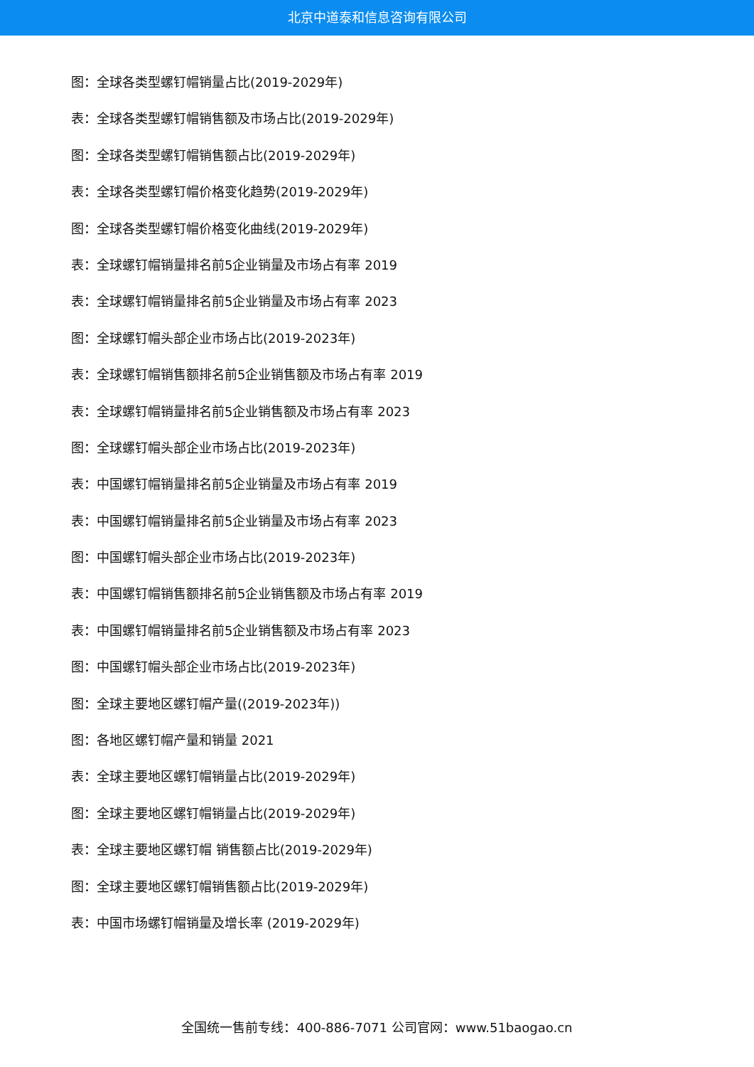北京中道泰和信息咨询有限公司
图：全球各类型螺钉帽销量占比(2019-2029年)
表：全球各类型螺钉帽销售额及市场占比(2019-2029年)
图：全球各类型螺钉帽销售额占比(2019-2029年)
表：全球各类型螺钉帽价格变化趋势(2019-2029年)
图：全球各类型螺钉帽价格变化曲线(2019-2029年)
表：全球螺钉帽销量排名前5企业销量及市场占有率 2019
表：全球螺钉帽销量排名前5企业销量及市场占有率 2023
图：全球螺钉帽头部企业市场占比(2019-2023年)
表：全球螺钉帽销售额排名前5企业销售额及市场占有率 2019
表：全球螺钉帽销量排名前5企业销售额及市场占有率 2023
图：全球螺钉帽头部企业市场占比(2019-2023年)
表：中国螺钉帽销量排名前5企业销量及市场占有率 2019
表：中国螺钉帽销量排名前5企业销量及市场占有率 2023
图：中国螺钉帽头部企业市场占比(2019-2023年)
表：中国螺钉帽销售额排名前5企业销售额及市场占有率 2019
表：中国螺钉帽销量排名前5企业销售额及市场占有率 2023
图：中国螺钉帽头部企业市场占比(2019-2023年)
图：全球主要地区螺钉帽产量((2019-2023年))
图：各地区螺钉帽产量和销量 2021
表：全球主要地区螺钉帽销量占比(2019-2029年)
图：全球主要地区螺钉帽销量占比(2019-2029年)
表：全球主要地区螺钉帽 销售额占比(2019-2029年)
图：全球主要地区螺钉帽销售额占比(2019-2029年)
表：中国市场螺钉帽销量及增长率 (2019-2029年)
全国统一售前专线：400-886-7071 公司官网：www.51baogao.cn